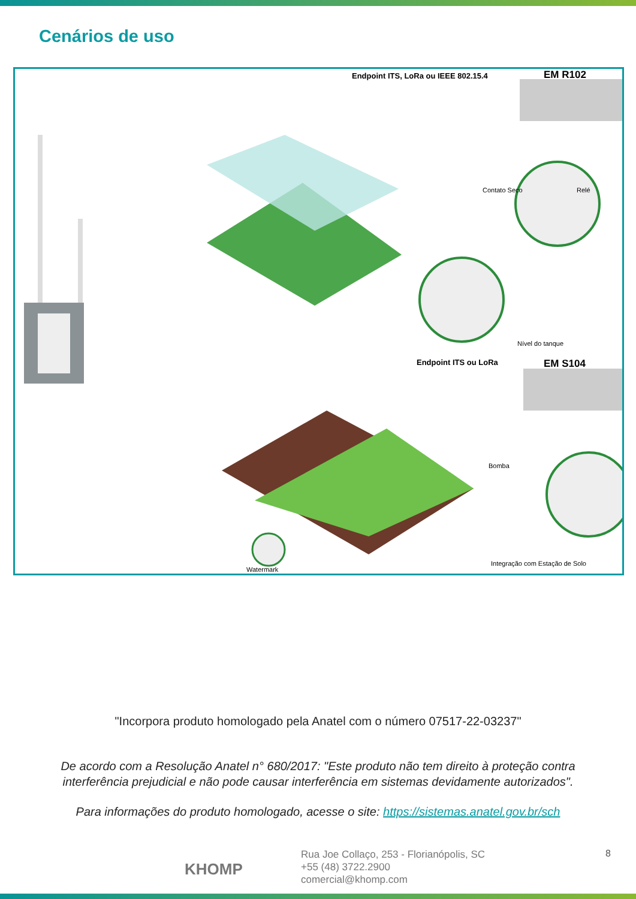Cenários de uso
Endpoint ITS, LoRa ou IEEE 802.15.4 EM R102
Contato Seco Relé
Nível do tanque
Bomba
Endpoint ITS ou LoRa EM S104
Integração com Estação de Solo
Watermark
"Incorpora produto homologado pela Anatel com o número 07517-22-03237"
De acordo com a Resolução Anatel n° 680/2017: "Este produto não tem direito à proteção contra
interferência prejudicial e não pode causar interferência em sistemas devidamente autorizados".
Para informações do produto homologado, acesse o site: https://sistemas.anatel.gov.br/sch
KHOMP
Rua Joe Collaço, 253 - Florianópolis, SC
+55 (48) 3722.2900
comercial@khomp.com
8